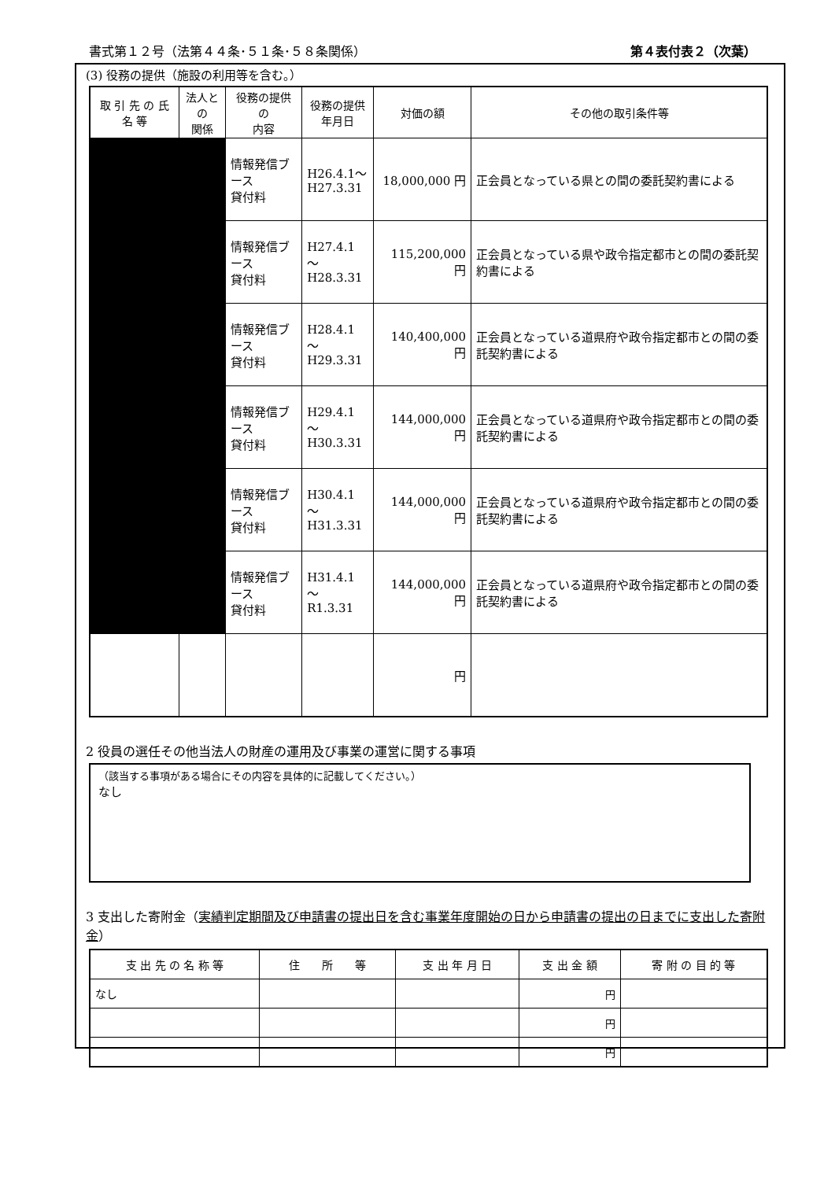書式第１２号（法第４４条･５１条･５８条関係） 第４表付表２（次葉）
(3) 役務の提供（施設の利用等を含む。）
| 取 引 先 の 氏 名 等 | 法人との 関係 | 役務の提供の 内容 | 役務の提供 年月日 | 対価の額 | その他の取引条件等 |
| --- | --- | --- | --- | --- | --- |
| | | 情報発信ブース 貸付料 | H26.4.1～ H27.3.31 | 18,000,000 円 | 正会員となっている県との間の委託契約書による |
| | | 情報発信ブース 貸付料 | H27.4.1 ～ H28.3.31 | 115,200,000 円 | 正会員となっている県や政令指定都市との間の委託契約書による |
| | | 情報発信ブース 貸付料 | H28.4.1 ～ H29.3.31 | 140,400,000 円 | 正会員となっている道県府や政令指定都市との間の委託契約書による |
| | | 情報発信ブース 貸付料 | H29.4.1 ～ H30.3.31 | 144,000,000 円 | 正会員となっている道県府や政令指定都市との間の委託契約書による |
| | | 情報発信ブース 貸付料 | H30.4.1 ～ H31.3.31 | 144,000,000 円 | 正会員となっている道県府や政令指定都市との間の委託契約書による |
| | | 情報発信ブース 貸付料 | H31.4.1 ～ R1.3.31 | 144,000,000 円 | 正会員となっている道県府や政令指定都市との間の委託契約書による |
| | | | | 円 | |
2 役員の選任その他当法人の財産の運用及び事業の運営に関する事項
（該当する事項がある場合にその内容を具体的に記載してください。）
なし
3 支出した寄附金（実績判定期間及び申請書の提出日を含む事業年度開始の日から申請書の提出の日までに支出した寄附金）
| 支 出 先 の 名 称 等 | 住 所 等 | 支 出 年 月 日 | 支 出 金 額 | 寄 附 の 目 的 等 |
| --- | --- | --- | --- | --- |
| なし | | | 円 | |
| | | | 円 | |
| | | | 円 | |